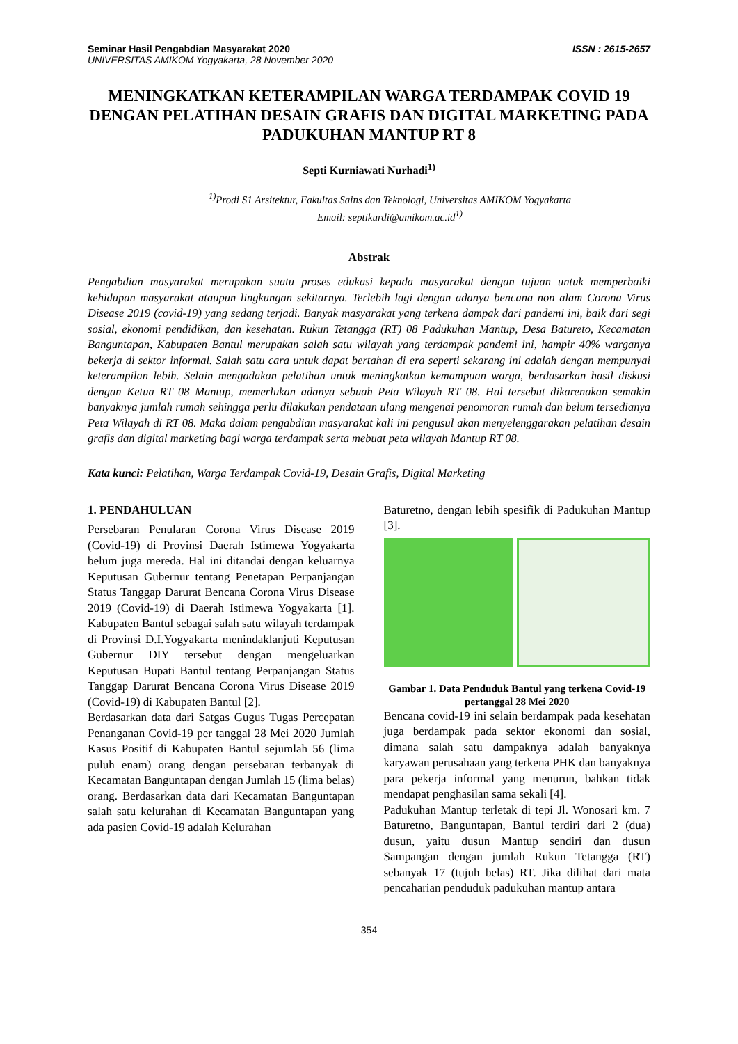Seminar Hasil Pengabdian Masyarakat 2020
UNIVERSITAS AMIKOM Yogyakarta, 28 November 2020
ISSN : 2615-2657
MENINGKATKAN KETERAMPILAN WARGA TERDAMPAK COVID 19 DENGAN PELATIHAN DESAIN GRAFIS DAN DIGITAL MARKETING PADA PADUKUHAN MANTUP RT 8
Septi Kurniawati Nurhadi<sup>1)</sup>
<sup>1)</sup> Prodi S1 Arsitektur, Fakultas Sains dan Teknologi, Universitas AMIKOM Yogyakarta
Email: septikurdi@amikom.ac.id<sup>1)</sup>
Abstrak
Pengabdian masyarakat merupakan suatu proses edukasi kepada masyarakat dengan tujuan untuk memperbaiki kehidupan masyarakat ataupun lingkungan sekitarnya. Terlebih lagi dengan adanya bencana non alam Corona Virus Disease 2019 (covid-19) yang sedang terjadi. Banyak masyarakat yang terkena dampak dari pandemi ini, baik dari segi sosial, ekonomi pendidikan, dan kesehatan. Rukun Tetangga (RT) 08 Padukuhan Mantup, Desa Batureto, Kecamatan Banguntapan, Kabupaten Bantul merupakan salah satu wilayah yang terdampak pandemi ini, hampir 40% warganya bekerja di sektor informal. Salah satu cara untuk dapat bertahan di era seperti sekarang ini adalah dengan mempunyai keterampilan lebih. Selain mengadakan pelatihan untuk meningkatkan kemampuan warga, berdasarkan hasil diskusi dengan Ketua RT 08 Mantup, memerlukan adanya sebuah Peta Wilayah RT 08. Hal tersebut dikarenakan semakin banyaknya jumlah rumah sehingga perlu dilakukan pendataan ulang mengenai penomoran rumah dan belum tersedianya Peta Wilayah di RT 08. Maka dalam pengabdian masyarakat kali ini pengusul akan menyelenggarakan pelatihan desain grafis dan digital marketing bagi warga terdampak serta mebuat peta wilayah Mantup RT 08.
Kata kunci: Pelatihan, Warga Terdampak Covid-19, Desain Grafis, Digital Marketing
1. PENDAHULUAN
Persebaran Penularan Corona Virus Disease 2019 (Covid-19) di Provinsi Daerah Istimewa Yogyakarta belum juga mereda. Hal ini ditandai dengan keluarnya Keputusan Gubernur tentang Penetapan Perpanjangan Status Tanggap Darurat Bencana Corona Virus Disease 2019 (Covid-19) di Daerah Istimewa Yogyakarta [1]. Kabupaten Bantul sebagai salah satu wilayah terdampak di Provinsi D.I.Yogyakarta menindaklanjuti Keputusan Gubernur DIY tersebut dengan mengeluarkan Keputusan Bupati Bantul tentang Perpanjangan Status Tanggap Darurat Bencana Corona Virus Disease 2019 (Covid-19) di Kabupaten Bantul [2].
Berdasarkan data dari Satgas Gugus Tugas Percepatan Penanganan Covid-19 per tanggal 28 Mei 2020 Jumlah Kasus Positif di Kabupaten Bantul sejumlah 56 (lima puluh enam) orang dengan persebaran terbanyak di Kecamatan Banguntapan dengan Jumlah 15 (lima belas) orang. Berdasarkan data dari Kecamatan Banguntapan salah satu kelurahan di Kecamatan Banguntapan yang ada pasien Covid-19 adalah Kelurahan
Baturetno, dengan lebih spesifik di Padukuhan Mantup [3].
Gambar 1. Data Penduduk Bantul yang terkena Covid-19 pertanggal 28 Mei 2020
Bencana covid-19 ini selain berdampak pada kesehatan juga berdampak pada sektor ekonomi dan sosial, dimana salah satu dampaknya adalah banyaknya karyawan perusahaan yang terkena PHK dan banyaknya para pekerja informal yang menurun, bahkan tidak mendapat penghasilan sama sekali [4].
Padukuhan Mantup terletak di tepi Jl. Wonosari km. 7 Baturetno, Banguntapan, Bantul terdiri dari 2 (dua) dusun, yaitu dusun Mantup sendiri dan dusun Sampangan dengan jumlah Rukun Tetangga (RT) sebanyak 17 (tujuh belas) RT. Jika dilihat dari mata pencaharian penduduk padukuhan mantup antara
354